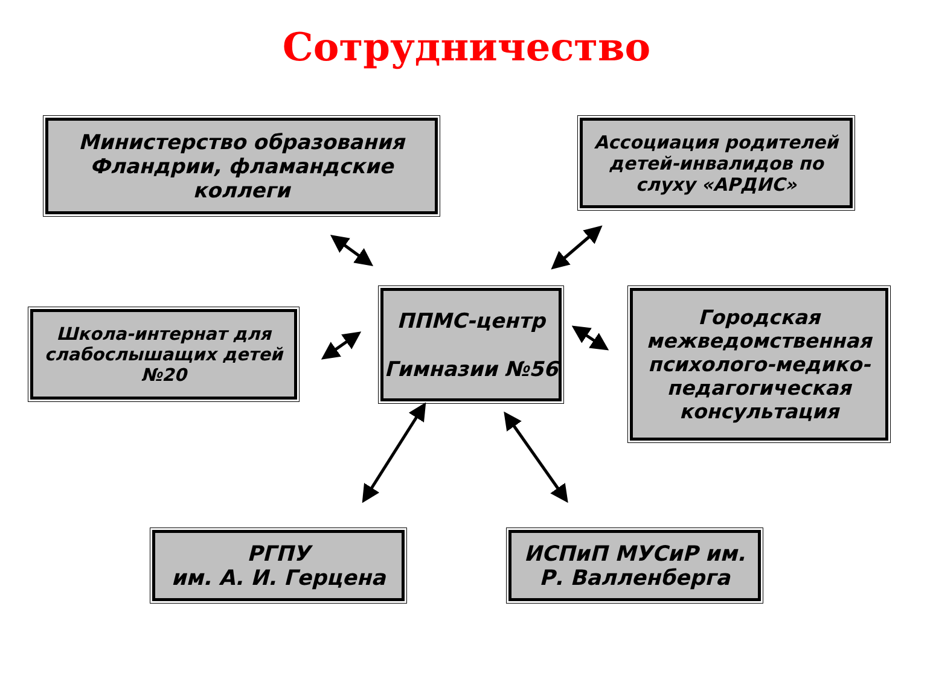Сотрудничество
Министерство образования Фландрии, фламандские коллеги
Ассоциация родителей детей-инвалидов по слуху «АРДИС»
Школа-интернат для слабослышащих детей №20
ППМС-центр
Гимназии №56
Городская межведомственная психолого-медико-педагогическая консультация
РГПУ
им. А. И. Герцена
ИСПиП МУСиР им. Р. Валленберга